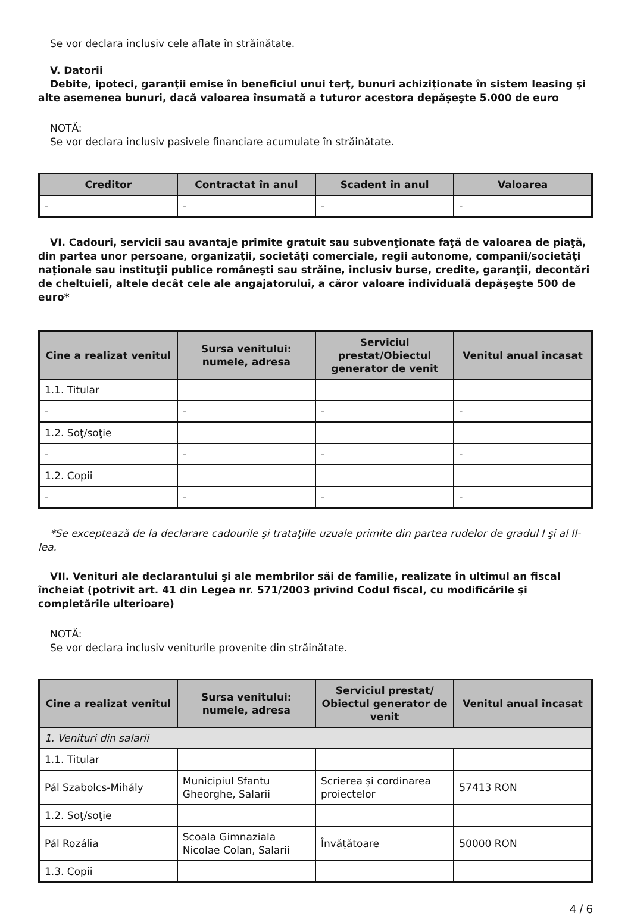Se vor declara inclusiv cele aflate în străinătate.
V. Datorii
Debite, ipoteci, garanţii emise în beneficiul unui terţ, bunuri achiziţionate în sistem leasing şi alte asemenea bunuri, dacă valoarea însumată a tuturor acestora depăşeşte 5.000 de euro
NOTĂ:
Se vor declara inclusiv pasivele financiare acumulate în străinătate.
| Creditor | Contractat în anul | Scadent în anul | Valoarea |
| --- | --- | --- | --- |
| - | - | - | - |
VI. Cadouri, servicii sau avantaje primite gratuit sau subvenţionate faţă de valoarea de piaţă, din partea unor persoane, organizaţii, societăţi comerciale, regii autonome, companii/societăţi naţionale sau instituţii publice româneşti sau străine, inclusiv burse, credite, garanţii, decontări de cheltuieli, altele decât cele ale angajatorului, a căror valoare individuală depăşeşte 500 de euro*
| Cine a realizat venitul | Sursa venitului: numele, adresa | Serviciul prestat/Obiectul generator de venit | Venitul anual încasat |
| --- | --- | --- | --- |
| 1.1. Titular | | | |
| - | - | - | - |
| 1.2. Soţ/soţie | | | |
| - | - | - | - |
| 1.2. Copii | | | |
| - | - | - | - |
*Se exceptează de la declarare cadourile şi trataţiile uzuale primite din partea rudelor de gradul I şi al II-lea.
VII. Venituri ale declarantului şi ale membrilor săi de familie, realizate în ultimul an fiscal încheiat (potrivit art. 41 din Legea nr. 571/2003 privind Codul fiscal, cu modificările şi completările ulterioare)
NOTĂ:
Se vor declara inclusiv veniturile provenite din străinătate.
| Cine a realizat venitul | Sursa venitului: numele, adresa | Serviciul prestat/ Obiectul generator de venit | Venitul anual încasat |
| --- | --- | --- | --- |
| 1. Venituri din salarii | | | |
| 1.1. Titular | | | |
| Pál Szabolcs-Mihály | Municipiul Sfantu Gheorghe, Salarii | Scrierea și cordinarea proiectelor | 57413 RON |
| 1.2. Soţ/soţie | | | |
| Pál Rozália | Scoala Gimnaziala Nicolae Colan, Salarii | Învățătoare | 50000 RON |
| 1.3. Copii | | | |
4 / 6